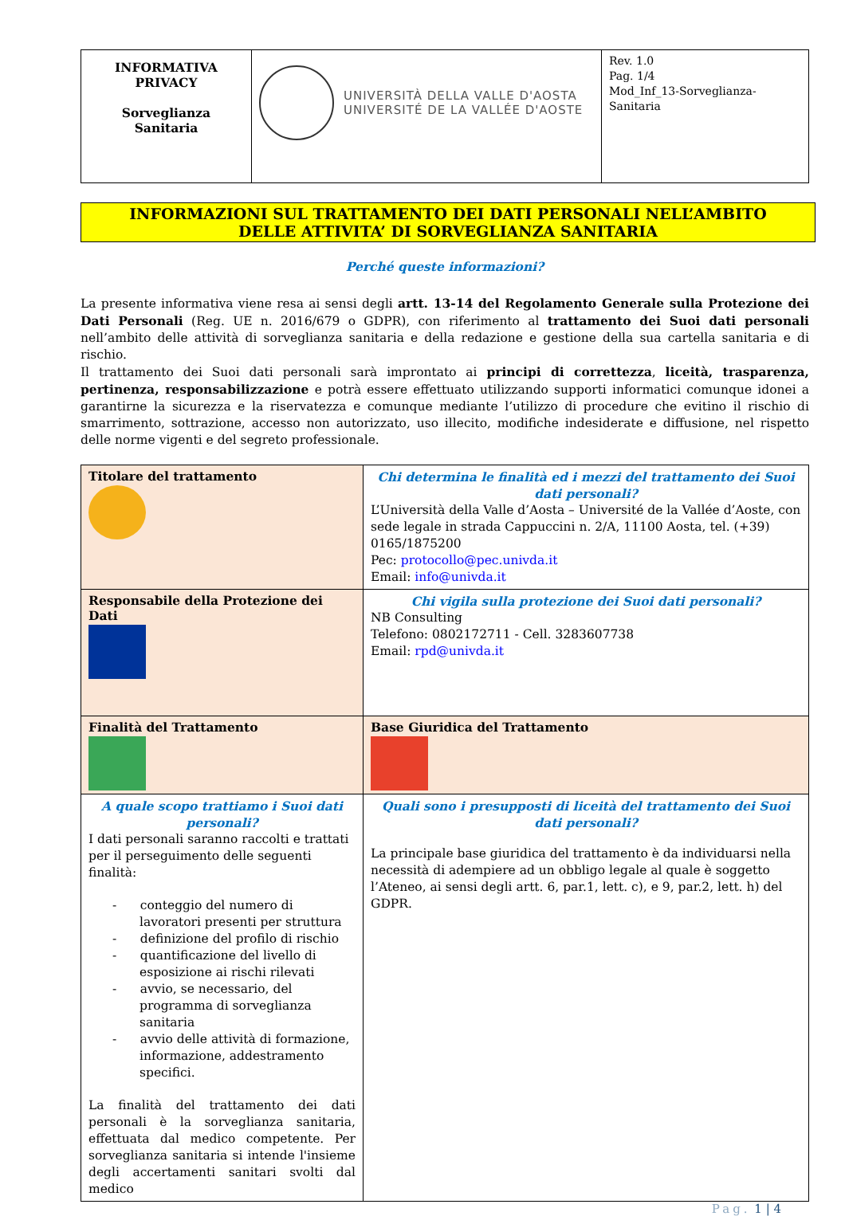| INFORMATIVA PRIVACY Sorveglianza Sanitaria | UNIVERSITÀ DELLA VALLE D'AOSTA UNIVERSITÉ DE LA VALLÉE D'AOSTE | Rev. 1.0 Pag. 1/4 Mod_Inf_13-Sorveglianza-Sanitaria |
INFORMAZIONI SUL TRATTAMENTO DEI DATI PERSONALI NELL’AMBITO
DELLE ATTIVITA’ DI SORVEGLIANZA SANITARIA
Perché queste informazioni?
La presente informativa viene resa ai sensi degli artt. 13-14 del Regolamento Generale sulla Protezione dei Dati Personali (Reg. UE n. 2016/679 o GDPR), con riferimento al trattamento dei Suoi dati personali nell’ambito delle attività di sorveglianza sanitaria e della redazione e gestione della sua cartella sanitaria e di rischio.
Il trattamento dei Suoi dati personali sarà improntato ai principi di correttezza, liceità, trasparenza, pertinenza, responsabilizzazione e potrà essere effettuato utilizzando supporti informatici comunque idonei a garantirne la sicurezza e la riservatezza e comunque mediante l’utilizzo di procedure che evitino il rischio di smarrimento, sottrazione, accesso non autorizzato, uso illecito, modifiche indesiderate e diffusione, nel rispetto delle norme vigenti e del segreto professionale.
| Titolare del trattamento | Chi determina le finalità ed i mezzi del trattamento dei Suoi dati personali? L’Università della Valle d’Aosta – Université de la Vallée d’Aoste, con sede legale in strada Cappuccini n. 2/A, 11100 Aosta, tel. (+39) 0165/1875200 Pec: protocollo@pec.univda.it Email: info@univda.it |
| Responsabile della Protezione dei Dati | Chi vigila sulla protezione dei Suoi dati personali? NB Consulting Telefono: 0802172711 - Cell. 3283607738 Email: rpd@univda.it |
| Finalità del Trattamento | Base Giuridica del Trattamento |
| A quale scopo trattiamo i Suoi dati personali? I dati personali saranno raccolti e trattati per il perseguimento delle seguenti finalità: - conteggio del numero di lavoratori presenti per struttura - definizione del profilo di rischio - quantificazione del livello di esposizione ai rischi rilevati - avvio, se necessario, del programma di sorveglianza sanitaria - avvio delle attività di formazione, informazione, addestramento specifici. La finalità del trattamento dei dati personali è la sorveglianza sanitaria, effettuata dal medico competente. Per sorveglianza sanitaria si intende l'insieme degli accertamenti sanitari svolti dal medico | Quali sono i presupposti di liceità del trattamento dei Suoi dati personali? La principale base giuridica del trattamento è da individuarsi nella necessità di adempiere ad un obbligo legale al quale è soggetto l’Ateneo, ai sensi degli artt. 6, par.1, lett. c), e 9, par.2, lett. h) del GDPR. |
Pag. 1 | 4